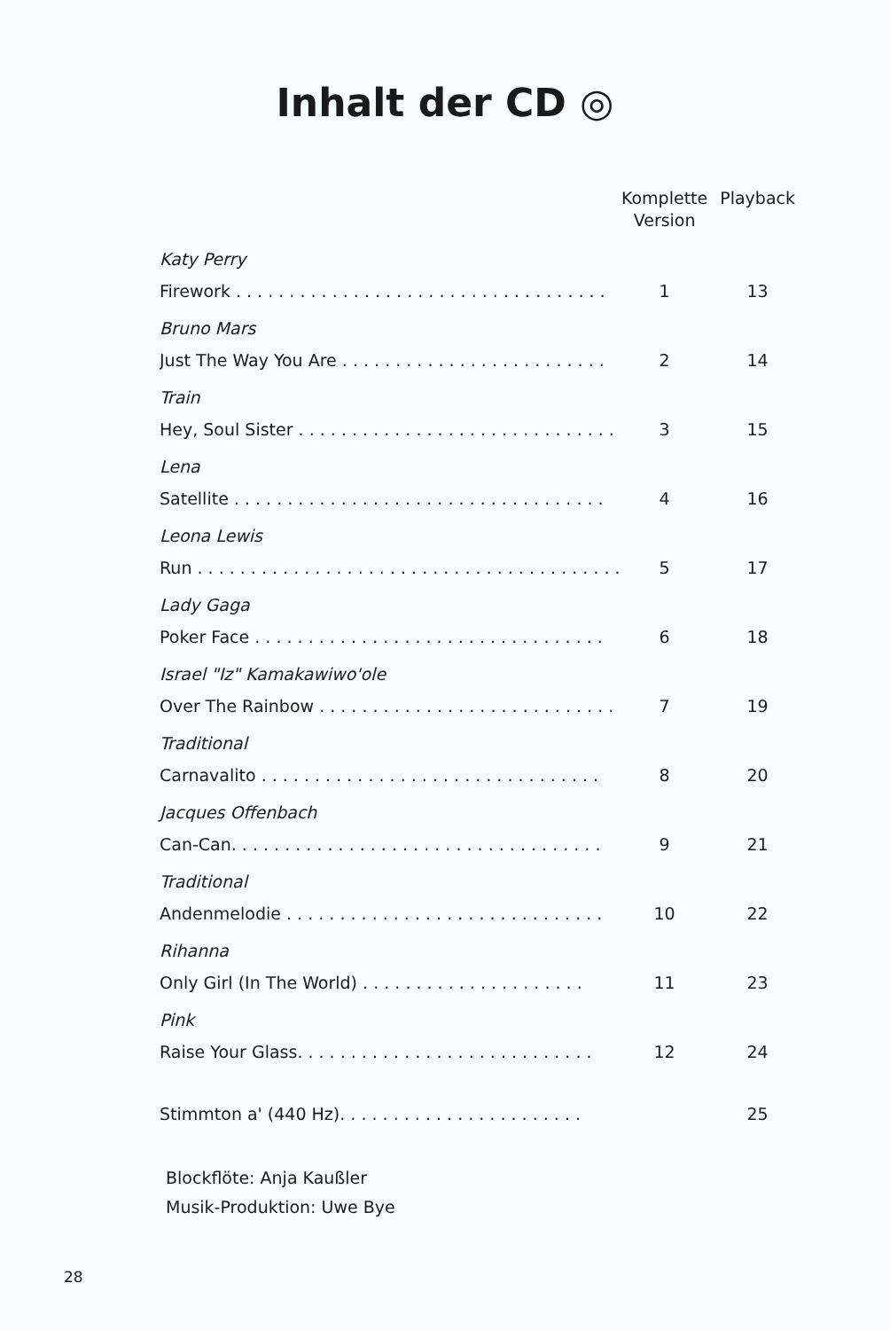Inhalt der CD ◎
| | Komplette Version | Playback |
| --- | --- | --- |
| Katy Perry | | |
| Firework . . . . . . . . . . . . . . . . . . . . . . . . . . . . . . . . . . . | 1 | 13 |
| Bruno Mars | | |
| Just The Way You Are . . . . . . . . . . . . . . . . . . . . . . . . . | 2 | 14 |
| Train | | |
| Hey, Soul Sister . . . . . . . . . . . . . . . . . . . . . . . . . . . . . . | 3 | 15 |
| Lena | | |
| Satellite . . . . . . . . . . . . . . . . . . . . . . . . . . . . . . . . . . . | 4 | 16 |
| Leona Lewis | | |
| Run . . . . . . . . . . . . . . . . . . . . . . . . . . . . . . . . . . . . . . . . | 5 | 17 |
| Lady Gaga | | |
| Poker Face . . . . . . . . . . . . . . . . . . . . . . . . . . . . . . . . . | 6 | 18 |
| Israel "Iz" Kamakawiwo'ole | | |
| Over The Rainbow . . . . . . . . . . . . . . . . . . . . . . . . . . . . | 7 | 19 |
| Traditional | | |
| Carnavalito . . . . . . . . . . . . . . . . . . . . . . . . . . . . . . . . | 8 | 20 |
| Jacques Offenbach | | |
| Can-Can. . . . . . . . . . . . . . . . . . . . . . . . . . . . . . . . . . . | 9 | 21 |
| Traditional | | |
| Andenmelodie . . . . . . . . . . . . . . . . . . . . . . . . . . . . . . | 10 | 22 |
| Rihanna | | |
| Only Girl (In The World) . . . . . . . . . . . . . . . . . . . . . | 11 | 23 |
| Pink | | |
| Raise Your Glass. . . . . . . . . . . . . . . . . . . . . . . . . . . . | 12 | 24 |
| Stimmton a' (440 Hz). . . . . . . . . . . . . . . . . . . . . . . | | 25 |
Blockflöte: Anja Kaußler
Musik-Produktion: Uwe Bye
28